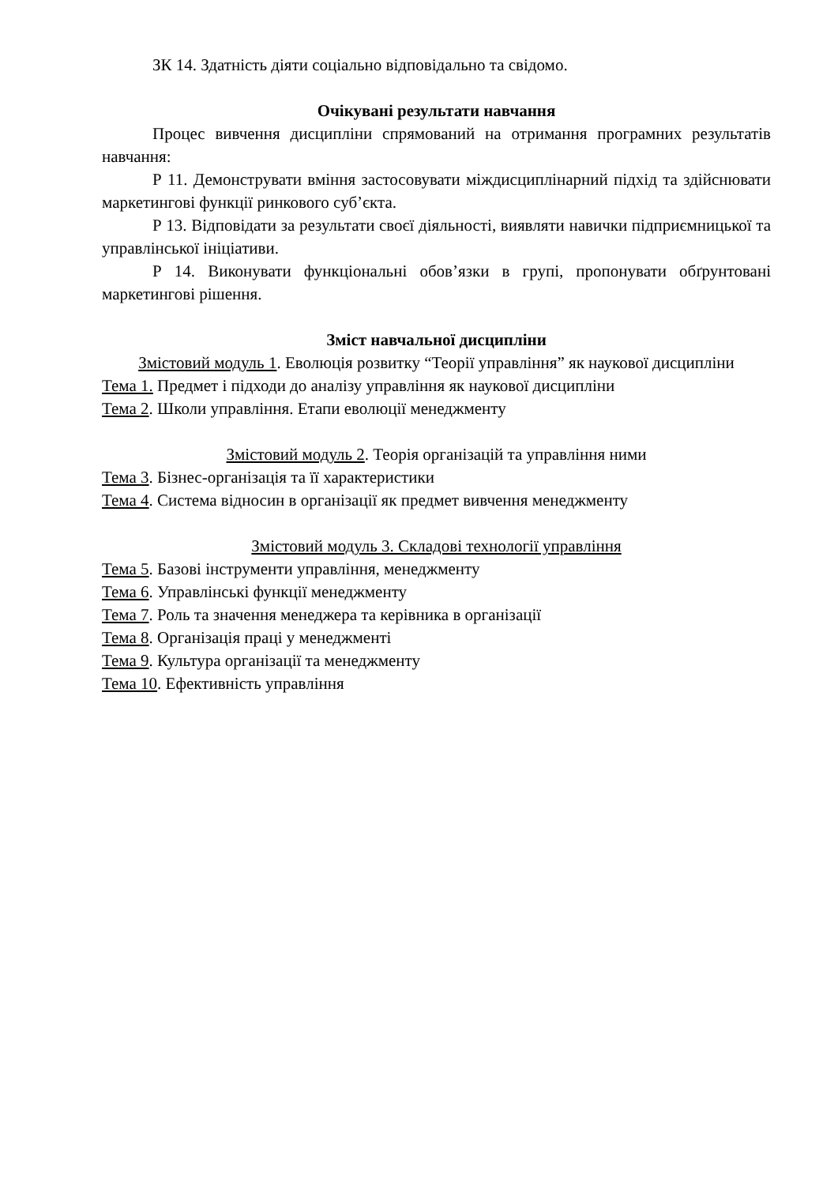ЗК 14. Здатність діяти соціально відповідально та свідомо.
Очікувані результати навчання
Процес вивчення дисципліни спрямований на отримання програмних результатів навчання:
Р 11. Демонструвати вміння застосовувати міждисциплінарний підхід та здійснювати маркетингові функції ринкового суб’єкта.
Р 13. Відповідати за результати своєї діяльності, виявляти навички підприємницької та управлінської ініціативи.
Р 14. Виконувати функціональні обов’язки в групі, пропонувати обґрунтовані маркетингові рішення.
Зміст навчальної дисципліни
Змістовий модуль 1. Еволюція розвитку “Теорії управління” як наукової дисципліни
Тема 1. Предмет і підходи до аналізу управління як наукової дисципліни
Тема 2. Школи управління. Етапи еволюції менеджменту
Змістовий модуль 2. Теорія організацій та управління ними
Тема 3. Бізнес-організація та її характеристики
Тема 4. Система відносин в організації як предмет вивчення менеджменту
Змістовий модуль 3. Складові технології управління
Тема 5. Базові інструменти управління, менеджменту
Тема 6. Управлінські функції менеджменту
Тема 7. Роль та значення менеджера та керівника в організації
Тема 8. Організація праці у менеджменті
Тема 9. Культура організації та менеджменту
Тема 10. Ефективність управління